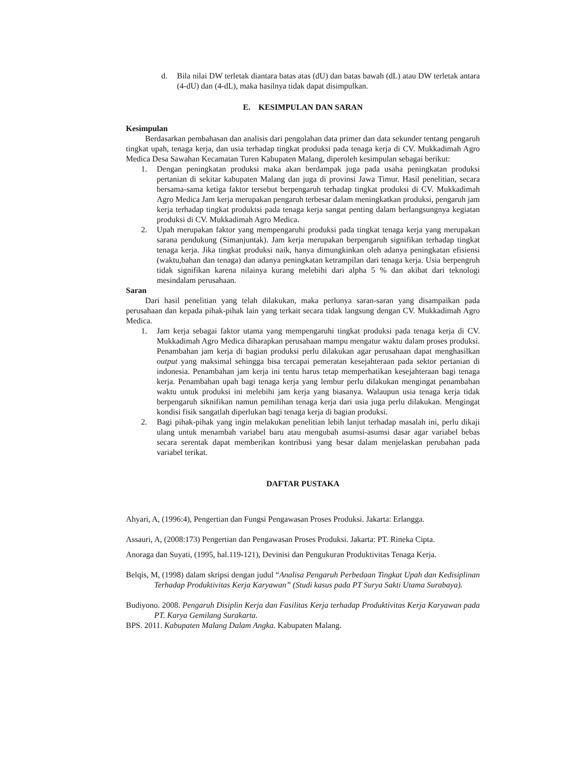d. Bila nilai DW terletak diantara batas atas (dU) dan batas bawah (dL) atau DW terletak antara (4-dU) dan (4-dL), maka hasilnya tidak dapat disimpulkan.
E. KESIMPULAN DAN SARAN
Kesimpulan
Berdasarkan pembahasan dan analisis dari pengolahan data primer dan data sekunder tentang pengaruh tingkat upah, tenaga kerja, dan usia terhadap tingkat produksi pada tenaga kerja di CV. Mukkadimah Agro Medica Desa Sawahan Kecamatan Turen Kabupaten Malang, diperoleh kesimpulan sebagai berikut:
1. Dengan peningkatan produksi maka akan berdampak juga pada usaha peningkatan produksi pertanian di sekitar kabupaten Malang dan juga di provinsi Jawa Timur. Hasil penelitian, secara bersama-sama ketiga faktor tersebut berpengaruh terhadap tingkat produksi di CV. Mukkadimah Agro Medica Jam kerja merupakan pengaruh terbesar dalam meningkatkan produksi, pengaruh jam kerja terhadap tingkat produktsi pada tenaga kerja sangat penting dalam berlangsungnya kegiatan produksi di CV. Mukkadimah Agro Medica.
2. Upah merupakan faktor yang mempengaruhi produksi pada tingkat tenaga kerja yang merupakan sarana pendukung (Simanjuntak). Jam kerja merupakan berpengaruh signifikan terhadap tingkat tenaga kerja. Jika tingkat produksi naik, hanya dimungkinkan oleh adanya peningkatan efisiensi (waktu,bahan dan tenaga) dan adanya peningkatan ketrampilan dari tenaga kerja. Usia berpengruh tidak signifikan karena nilainya kurang melebihi dari alpha 5 % dan akibat dari teknologi mesindalam perusahaan.
Saran
Dari hasil penelitian yang telah dilakukan, maka perlunya saran-saran yang disampaikan pada perusahaan dan kepada pihak-pihak lain yang terkait secara tidak langsung dengan CV. Mukkadimah Agro Medica.
1. Jam kerja sebagai faktor utama yang mempengaruhi tingkat produksi pada tenaga kerja di CV. Mukkadimah Agro Medica diharapkan perusahaan mampu mengatur waktu dalam proses produksi. Penambahan jam kerja di bagian produksi perlu dilakukan agar perusahaan dapat menghasilkan output yang maksimal sehingga bisa tercapai pemeratan kesejahteraan pada sektor pertanian di indonesia. Penambahan jam kerja ini tentu harus tetap memperhatikan kesejahteraan bagi tenaga kerja. Penambahan upah bagi tenaga kerja yang lembur perlu dilakukan mengingat penambahan waktu untuk produksi ini melebihi jam kerja yang biasanya. Walaupun usia tenaga kerja tidak berpengaruh siknifikan namun pemilihan tenaga kerja dari usia juga perlu dilakukan. Mengingat kondisi fisik sangatlah diperlukan bagi tenaga kerja di bagian produksi.
2. Bagi pihak-pihak yang ingin melakukan penelitian lebih lanjut terhadap masalah ini, perlu dikaji ulang untuk menambah variabel baru atau mengubah asumsi-asumsi dasar agar variabel bebas secara serentak dapat memberikan kontribusi yang besar dalam menjelaskan perubahan pada variabel terikat.
DAFTAR PUSTAKA
Ahyari, A, (1996:4), Pengertian dan Fungsi Pengawasan Proses Produksi. Jakarta: Erlangga.
Assauri, A, (2008:173) Pengertian dan Pengawasan Proses Produksi. Jakarta: PT. Rineka Cipta.
Anoraga dan Suyati, (1995, hal.119-121), Devinisi dan Pengukuran Produktivitas Tenaga Kerja.
Belqis, M, (1998) dalam skripsi dengan judul “Analisa Pengaruh Perbedaan Tingkat Upah dan Kedisiplinan Terhadap Produktivitas Kerja Karyawan” (Studi kasus pada PT Surya Sakti Utama Surabaya).
Budiyono. 2008. Pengaruh Disiplin Kerja dan Fasilitas Kerja terhadap Produktivitas Kerja Karyawan pada PT. Karya Gemilang Surakarta.
BPS. 2011. Kabupaten Malang Dalam Angka. Kabupaten Malang.